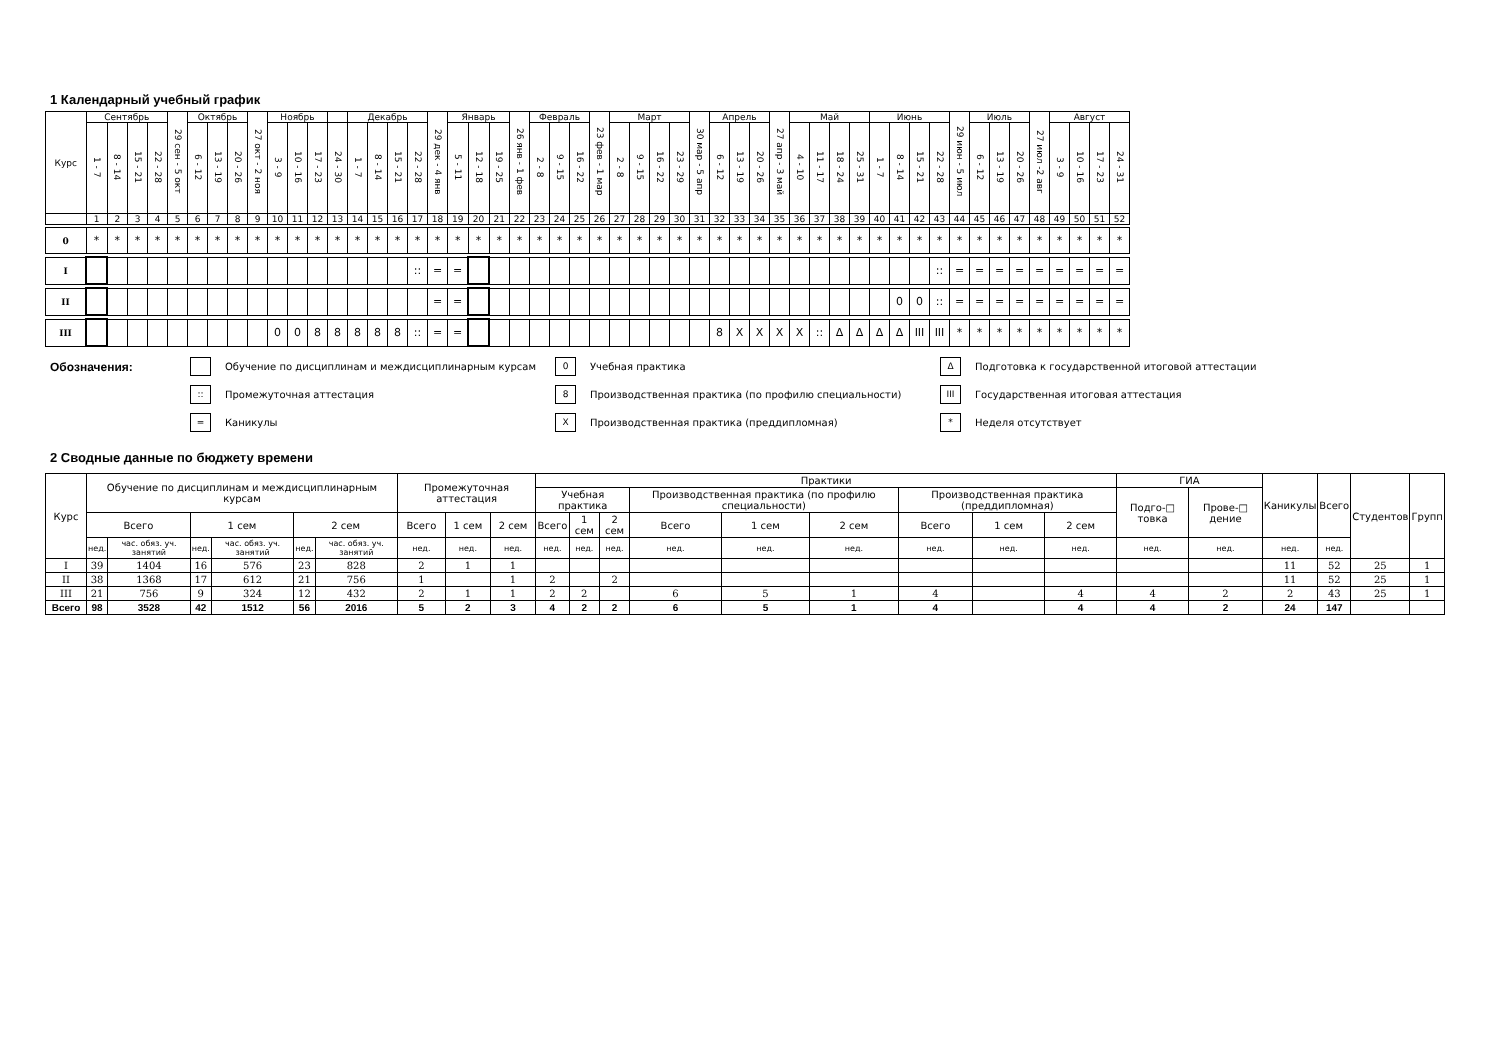1 Календарный учебный график
| Курс | Сентябрь | | | | 29 сен - 5 окт | Октябрь | | | 27 окт - 2 ноя | Ноябрь | | | | Декабрь | | | | 29 дек - 4 янв | Январь | | | 26 янв - 1 фев | Февраль | | | 23 фев - 1 мар | Март | | | | 30 мар - 5 апр | Апрель | | | 27 апр - 3 май | Май | | | | Июнь | | | | 29 июн - 5 июл | Июль | | | 27 июл -2 авг | Август | | | |
| | 1 - 7 | 8 - 14 | 15 - 21 | 22 - 28 | | 6 - 12 | 13 - 19 | 20 - 26 | | 3 - 9 | 10 - 16 | 17 - 23 | 24 - 30 | 1 - 7 | 8 - 14 | 15 - 21 | 22 - 28 | | 5 - 11 | 12 - 18 | 19 - 25 | | 2 - 8 | 9 - 15 | 16 - 22 | | 2 - 8 | 9 - 15 | 16 - 22 | 23 - 29 | | 6 - 12 | 13 - 19 | 20 - 26 | | 4 - 10 | 11 - 17 | 18 - 24 | 25 - 31 | 1 - 7 | 8 - 14 | 15 - 21 | 22 - 28 | | 6 - 12 | 13 - 19 | 20 - 26 | | 3 - 9 | 10 - 16 | 17 - 23 | 24 - 31 |
| | 1 | 2 | 3 | 4 | 5 | 6 | 7 | 8 | 9 | 10 | 11 | 12 | 13 | 14 | 15 | 16 | 17 | 18 | 19 | 20 | 21 | 22 | 23 | 24 | 25 | 26 | 27 | 28 | 29 | 30 | 31 | 32 | 33 | 34 | 35 | 36 | 37 | 38 | 39 | 40 | 41 | 42 | 43 | 44 | 45 | 46 | 47 | 48 | 49 | 50 | 51 | 52 |
| 0 | * | * | * | * | * | * | * | * | * | * | * | * | * | * | * | * | * | * | * | * | * | * | * | * | * | * | * | * | * | * | * | * | * | * | * | * | * | * | * | * | * | * | * | * | * | * | * | * | * | * | * | * |
| I | | | | | | | | | | | | | | | | | :: | = | = | | | | | | | | | | | | | | | | | | | | | | | | :: | = | = | = | = | = | = | = | = | = |
| II | | | | | | | | | | | | | | | | | | = | = | | | | | | | | | | | | | | | | | | | | | | 0 | 0 | :: | = | = | = | = | = | = | = | = | = |
| III | | | | | | | | | | 0 | 0 | 8 | 8 | 8 | 8 | 8 | :: | = | = | | | | | | | | | | | | | 8 | X | X | X | X | :: | Δ | Δ | Δ | Δ | III | III | * | * | * | * | * | * | * | * | * |
Обозначения:
Обучение по дисциплинам и междисциплинарным курсам
0 Учебная практика
Δ Подготовка к государственной итоговой аттестации
:: Промежуточная аттестация
8 Производственная практика (по профилю специальности)
III Государственная итоговая аттестация
= Каникулы
X Производственная практика (преддипломная)
* Неделя отсутствует
2 Сводные данные по бюджету времени
| Курс | Обучение по дисциплинам и междисциплинарным курсам | | | | | | Промежуточная аттестация | | | Практики | | | | | | | | | ГИА | | Каникулы | Всего | Студентов | Групп |
| | | | | | | | | | | Учебная практика | | | Производственная практика (по профилю специальности) | | | Производственная практика (преддипломная) | | | Подго-□ товка | Прове-□ дение | | | | |
| | Всего | | 1 сем | | 2 сем | | Всего | 1 сем | 2 сем | Всего | 1 сем | 2 сем | Всего | 1 сем | 2 сем | Всего | 1 сем | 2 сем | | | | | | |
| | нед. | час. обяз. уч. занятий | нед. | час. обяз. уч. занятий | нед. | час. обяз. уч. занятий | нед. | нед. | нед. | нед. | нед. | нед. | нед. | нед. | нед. | нед. | нед. | нед. | нед. | нед. | нед. | нед. | | |
| I | 39 | 1404 | 16 | 576 | 23 | 828 | 2 | 1 | 1 | | | | | | | | | | | | 11 | 52 | 25 | 1 |
| II | 38 | 1368 | 17 | 612 | 21 | 756 | 1 | | 1 | 2 | | 2 | | | | | | | | | 11 | 52 | 25 | 1 |
| III | 21 | 756 | 9 | 324 | 12 | 432 | 2 | 1 | 1 | 2 | 2 | | 6 | 5 | 1 | 4 | | 4 | 4 | 2 | 2 | 43 | 25 | 1 |
| Всего | 98 | 3528 | 42 | 1512 | 56 | 2016 | 5 | 2 | 3 | 4 | 2 | 2 | 6 | 5 | 1 | 4 | | 4 | 4 | 2 | 24 | 147 | | |